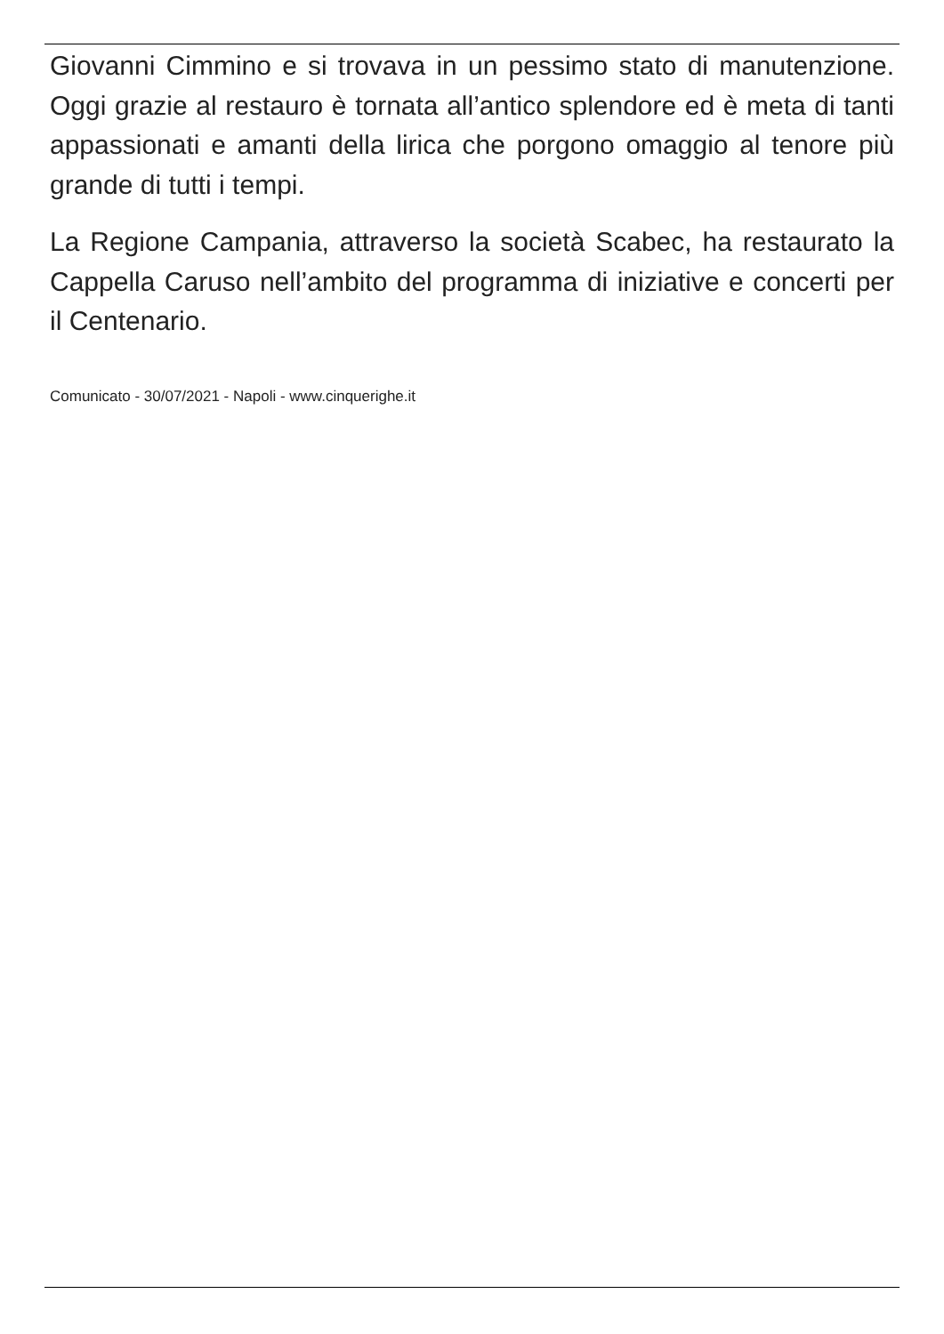Giovanni Cimmino e si trovava in un pessimo stato di manutenzione. Oggi grazie al restauro è tornata all’antico splendore ed è meta di tanti appassionati e amanti della lirica che porgono omaggio al tenore più grande di tutti i tempi.
La Regione Campania, attraverso la società Scabec, ha restaurato la Cappella Caruso nell’ambito del programma di iniziative e concerti per il Centenario.
Comunicato - 30/07/2021 - Napoli - www.cinquerighe.it